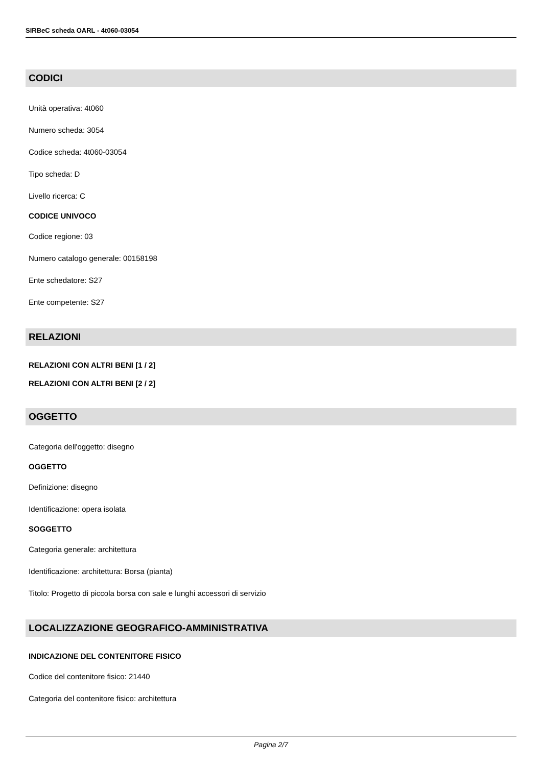SIRBeC scheda OARL - 4t060-03054
CODICI
Unità operativa: 4t060
Numero scheda: 3054
Codice scheda: 4t060-03054
Tipo scheda: D
Livello ricerca: C
CODICE UNIVOCO
Codice regione: 03
Numero catalogo generale: 00158198
Ente schedatore: S27
Ente competente: S27
RELAZIONI
RELAZIONI CON ALTRI BENI [1 / 2]
RELAZIONI CON ALTRI BENI [2 / 2]
OGGETTO
Categoria dell'oggetto: disegno
OGGETTO
Definizione: disegno
Identificazione: opera isolata
SOGGETTO
Categoria generale: architettura
Identificazione: architettura: Borsa (pianta)
Titolo: Progetto di piccola borsa con sale e lunghi accessori di servizio
LOCALIZZAZIONE GEOGRAFICO-AMMINISTRATIVA
INDICAZIONE DEL CONTENITORE FISICO
Codice del contenitore fisico: 21440
Categoria del contenitore fisico: architettura
Pagina 2/7